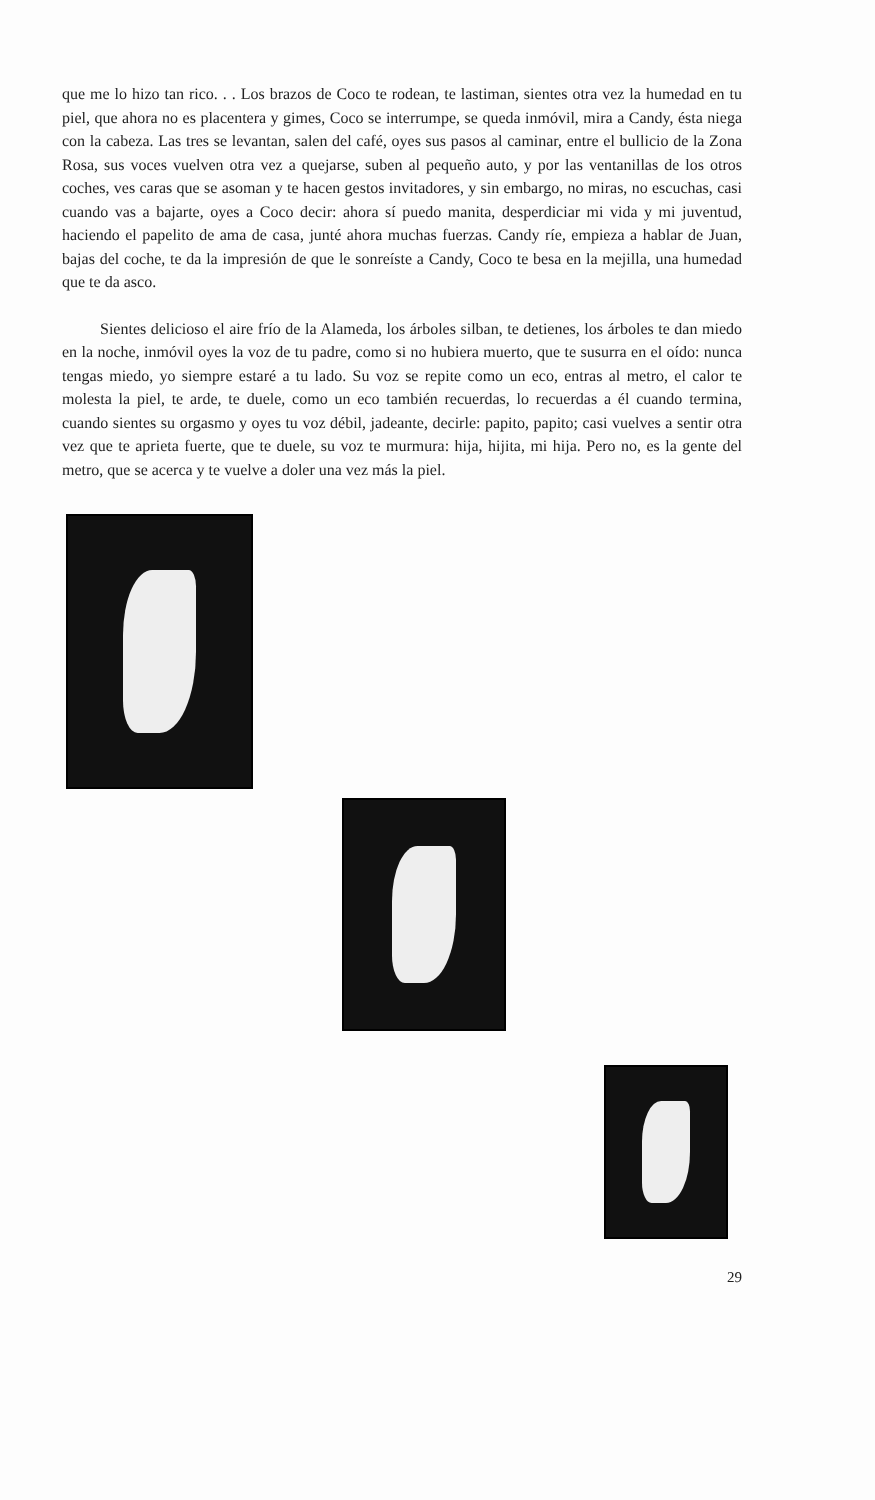que me lo hizo tan rico. . . Los brazos de Coco te rodean, te lastiman, sientes otra vez la humedad en tu piel, que ahora no es placentera y gimes, Coco se interrumpe, se queda inmóvil, mira a Candy, ésta niega con la cabeza. Las tres se levantan, salen del café, oyes sus pasos al caminar, entre el bullicio de la Zona Rosa, sus voces vuelven otra vez a quejarse, suben al pequeño auto, y por las ventanillas de los otros coches, ves caras que se asoman y te hacen gestos invitadores, y sin embargo, no miras, no escuchas, casi cuando vas a bajarte, oyes a Coco decir: ahora sí puedo manita, desperdiciar mi vida y mi juventud, haciendo el papelito de ama de casa, junté ahora muchas fuerzas. Candy ríe, empieza a hablar de Juan, bajas del coche, te da la impresión de que le sonreíste a Candy, Coco te besa en la mejilla, una humedad que te da asco.
Sientes delicioso el aire frío de la Alameda, los árboles silban, te detienes, los árboles te dan miedo en la noche, inmóvil oyes la voz de tu padre, como si no hubiera muerto, que te susurra en el oído: nunca tengas miedo, yo siempre estaré a tu lado. Su voz se repite como un eco, entras al metro, el calor te molesta la piel, te arde, te duele, como un eco también recuerdas, lo recuerdas a él cuando termina, cuando sientes su orgasmo y oyes tu voz débil, jadeante, decirle: papito, papito; casi vuelves a sentir otra vez que te aprieta fuerte, que te duele, su voz te murmura: hija, hijita, mi hija. Pero no, es la gente del metro, que se acerca y te vuelve a doler una vez más la piel.
29